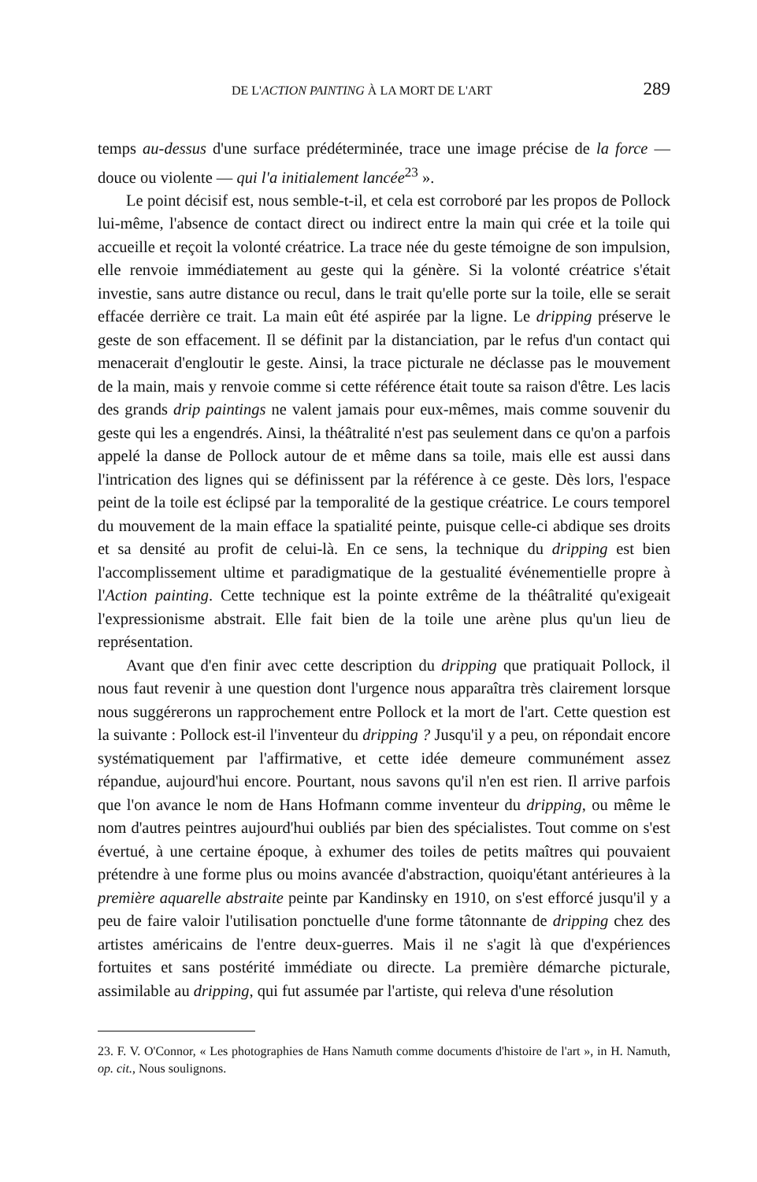DE L'ACTION PAINTING À LA MORT DE L'ART 289
temps au-dessus d'une surface prédéterminée, trace une image précise de la force — douce ou violente — qui l'a initialement lancée<sup>23</sup> ».
Le point décisif est, nous semble-t-il, et cela est corroboré par les propos de Pollock lui-même, l'absence de contact direct ou indirect entre la main qui crée et la toile qui accueille et reçoit la volonté créatrice. La trace née du geste témoigne de son impulsion, elle renvoie immédiatement au geste qui la génère. Si la volonté créatrice s'était investie, sans autre distance ou recul, dans le trait qu'elle porte sur la toile, elle se serait effacée derrière ce trait. La main eût été aspirée par la ligne. Le dripping préserve le geste de son effacement. Il se définit par la distanciation, par le refus d'un contact qui menacerait d'engloutir le geste. Ainsi, la trace picturale ne déclasse pas le mouvement de la main, mais y renvoie comme si cette référence était toute sa raison d'être. Les lacis des grands drip paintings ne valent jamais pour eux-mêmes, mais comme souvenir du geste qui les a engendrés. Ainsi, la théâtralité n'est pas seulement dans ce qu'on a parfois appelé la danse de Pollock autour de et même dans sa toile, mais elle est aussi dans l'intrication des lignes qui se définissent par la référence à ce geste. Dès lors, l'espace peint de la toile est éclipsé par la temporalité de la gestique créatrice. Le cours temporel du mouvement de la main efface la spatialité peinte, puisque celle-ci abdique ses droits et sa densité au profit de celui-là. En ce sens, la technique du dripping est bien l'accomplissement ultime et paradigmatique de la gestualité événementielle propre à l'Action painting. Cette technique est la pointe extrême de la théâtralité qu'exigeait l'expressionisme abstrait. Elle fait bien de la toile une arène plus qu'un lieu de représentation.
Avant que d'en finir avec cette description du dripping que pratiquait Pollock, il nous faut revenir à une question dont l'urgence nous apparaîtra très clairement lorsque nous suggérerons un rapprochement entre Pollock et la mort de l'art. Cette question est la suivante : Pollock est-il l'inventeur du dripping ? Jusqu'il y a peu, on répondait encore systématiquement par l'affirmative, et cette idée demeure communément assez répandue, aujourd'hui encore. Pourtant, nous savons qu'il n'en est rien. Il arrive parfois que l'on avance le nom de Hans Hofmann comme inventeur du dripping, ou même le nom d'autres peintres aujourd'hui oubliés par bien des spécialistes. Tout comme on s'est évertué, à une certaine époque, à exhumer des toiles de petits maîtres qui pouvaient prétendre à une forme plus ou moins avancée d'abstraction, quoiqu'étant antérieures à la première aquarelle abstraite peinte par Kandinsky en 1910, on s'est efforcé jusqu'il y a peu de faire valoir l'utilisation ponctuelle d'une forme tâtonnante de dripping chez des artistes américains de l'entre deux-guerres. Mais il ne s'agit là que d'expériences fortuites et sans postérité immédiate ou directe. La première démarche picturale, assimilable au dripping, qui fut assumée par l'artiste, qui releva d'une résolution
23. F. V. O'Connor, « Les photographies de Hans Namuth comme documents d'histoire de l'art », in H. Namuth, op. cit., Nous soulignons.